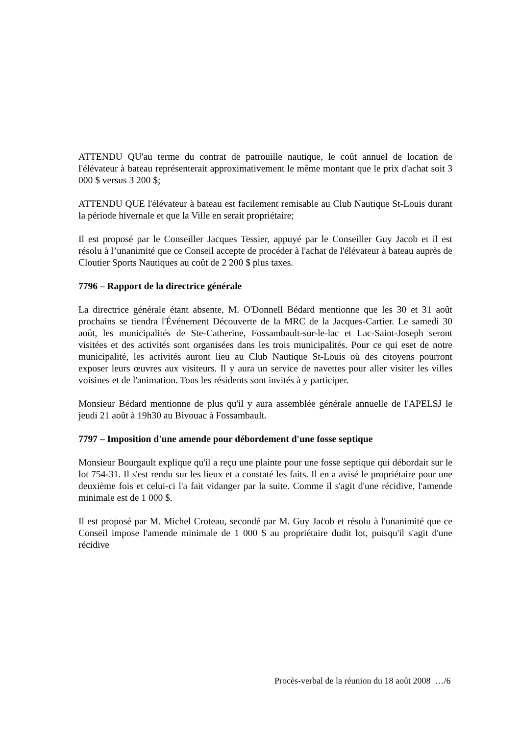ATTENDU QU'au terme du contrat de patrouille nautique, le coût annuel de location de l'élévateur à bateau représenterait approximativement le même montant que le prix d'achat soit 3 000 $ versus 3 200 $;
ATTENDU QUE l'élévateur à bateau est facilement remisable au Club Nautique St-Louis durant la période hivernale et que la Ville en serait propriétaire;
Il est proposé par le Conseiller Jacques Tessier, appuyé par le Conseiller Guy Jacob et il est résolu à l’unanimité que ce Conseil accepte de procéder à l'achat de l'élévateur à bateau auprès de Cloutier Sports Nautiques au coût de 2 200 $ plus taxes.
7796 – Rapport de la directrice générale
La directrice générale étant absente, M. O'Donnell Bédard mentionne que les 30 et 31 août prochains se tiendra l'Événement Découverte de la MRC de la Jacques-Cartier. Le samedi 30 août, les municipalités de Ste-Catherine, Fossambault-sur-le-lac et Lac-Saint-Joseph seront visitées et des activités sont organisées dans les trois municipalités. Pour ce qui eset de notre municipalité, les activités auront lieu au Club Nautique St-Louis où des citoyens pourront exposer leurs œuvres aux visiteurs. Il y aura un service de navettes pour aller visiter les villes voisines et de l'animation. Tous les résidents sont invités à y participer.
Monsieur Bédard mentionne de plus qu'il y aura assemblée générale annuelle de l'APELSJ le jeudi 21 août à 19h30 au Bivouac à Fossambault.
7797 – Imposition d'une amende pour débordement d'une fosse septique
Monsieur Bourgault explique qu'il a reçu une plainte pour une fosse septique qui débordait sur le lot 754-31. Il s'est rendu sur les lieux et a constaté les faits. Il en a avisé le propriétaire pour une deuxième fois et celui-ci l'a fait vidanger par la suite. Comme il s'agit d'une récidive, l'amende minimale est de 1 000 $.
Il est proposé par M. Michel Croteau, secondé par M. Guy Jacob et résolu à l'unanimité que ce Conseil impose l'amende minimale de 1 000 $ au propriétaire dudit lot, puisqu'il s'agit d'une récidive
Procès-verbal de la réunion du 18 août 2008 …/6